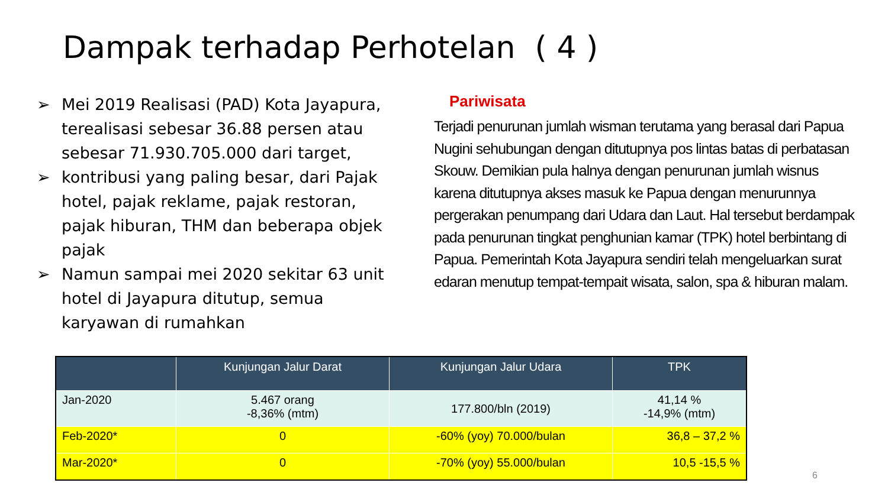Dampak terhadap Perhotelan ( 4 )
➢ Mei 2019 Realisasi (PAD) Kota Jayapura, terealisasi sebesar 36.88 persen atau sebesar 71.930.705.000 dari target,
➢ kontribusi yang paling besar, dari Pajak hotel, pajak reklame, pajak restoran, pajak hiburan, THM dan beberapa objek pajak
➢ Namun sampai mei 2020 sekitar 63 unit hotel di Jayapura ditutup, semua karyawan di rumahkan
Pariwisata
Terjadi penurunan jumlah wisman terutama yang berasal dari Papua Nugini sehubungan dengan ditutupnya pos lintas batas di perbatasan Skouw. Demikian pula halnya dengan penurunan jumlah wisnus karena ditutupnya akses masuk ke Papua dengan menurunnya pergerakan penumpang dari Udara dan Laut. Hal tersebut berdampak pada penurunan tingkat penghunian kamar (TPK) hotel berbintang di Papua. Pemerintah Kota Jayapura sendiri telah mengeluarkan surat edaran menutup tempat-tempait wisata, salon, spa & hiburan malam.
| | Kunjungan Jalur Darat | Kunjungan Jalur Udara | TPK |
| --- | --- | --- | --- |
| Jan-2020 | 5.467 orang -8,36% (mtm) | 177.800/bln (2019) | 41,14 % -14,9% (mtm) |
| Feb-2020* | 0 | -60% (yoy) 70.000/bulan | 36,8 – 37,2 % |
| Mar-2020* | 0 | -70% (yoy) 55.000/bulan | 10,5 -15,5 % |
6